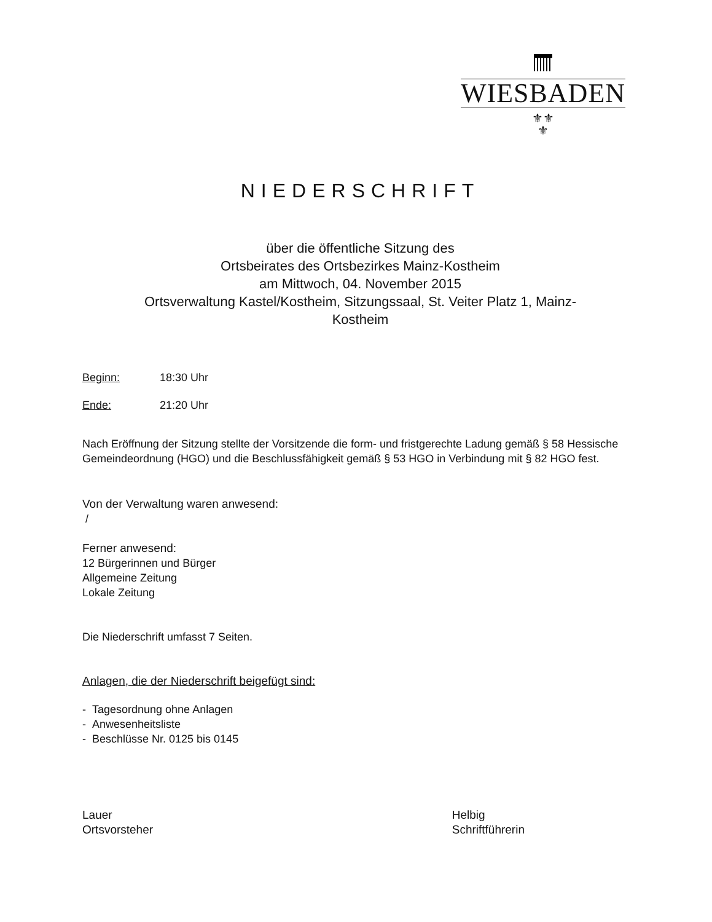WIESBADEN
⚜⚜
⚜
NIEDERSCHRIFT
über die öffentliche Sitzung des
Ortsbeirates des Ortsbezirkes Mainz-Kostheim
am Mittwoch, 04. November 2015
Ortsverwaltung Kastel/Kostheim, Sitzungssaal, St. Veiter Platz 1, Mainz-
Kostheim
Beginn: 18:30 Uhr
Ende: 21:20 Uhr
Nach Eröffnung der Sitzung stellte der Vorsitzende die form- und fristgerechte Ladung gemäß § 58 Hessische Gemeindeordnung (HGO) und die Beschlussfähigkeit gemäß § 53 HGO in Verbindung mit § 82 HGO fest.
Von der Verwaltung waren anwesend:
/
Ferner anwesend:
12 Bürgerinnen und Bürger
Allgemeine Zeitung
Lokale Zeitung
Die Niederschrift umfasst 7 Seiten.
Anlagen, die der Niederschrift beigefügt sind:
- Tagesordnung ohne Anlagen
- Anwesenheitsliste
- Beschlüsse Nr. 0125 bis 0145
Lauer
Ortsvorsteher
Helbig
Schriftführerin